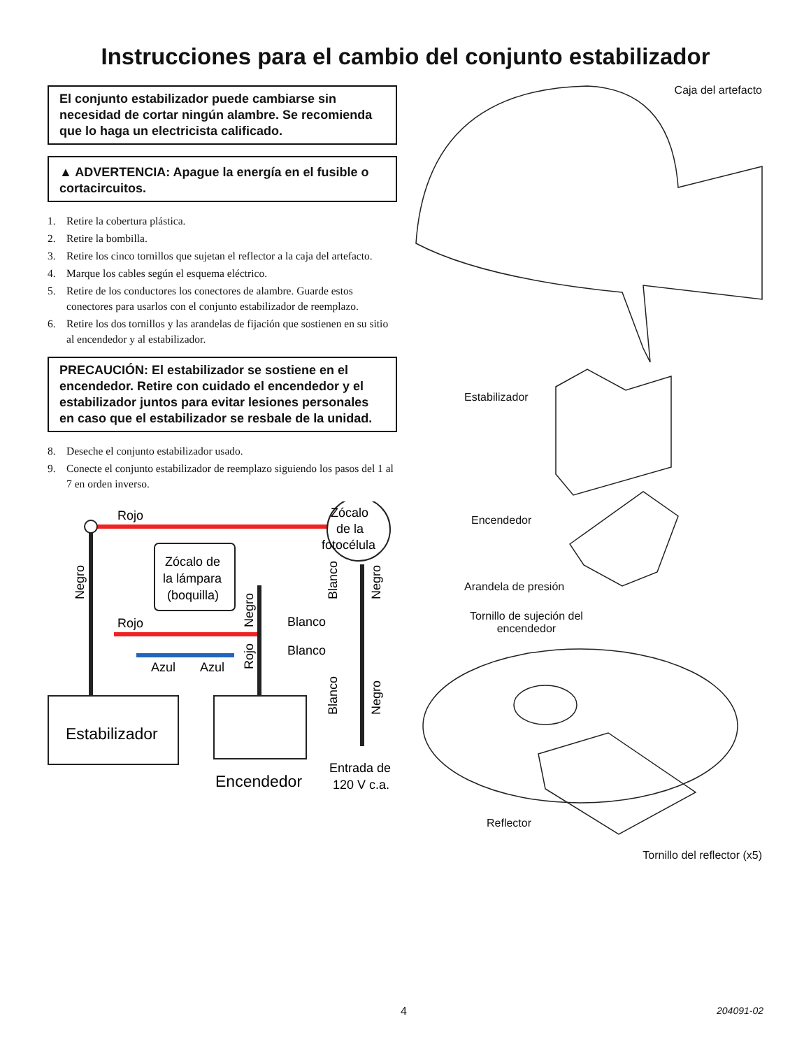Instrucciones para el cambio del conjunto estabilizador
El conjunto estabilizador puede cambiarse sin necesidad de cortar ningún alambre. Se recomienda que lo haga un electricista calificado.
▲ ADVERTENCIA: Apague la energía en el fusible o cortacircuitos.
1. Retire la cobertura plástica.
2. Retire la bombilla.
3. Retire los cinco tornillos que sujetan el reflector a la caja del artefacto.
4. Marque los cables según el esquema eléctrico.
5. Retire de los conductores los conectores de alambre. Guarde estos conectores para usarlos con el conjunto estabilizador de reemplazo.
6. Retire los dos tornillos y las arandelas de fijación que sostienen en su sitio al encendedor y al estabilizador.
PRECAUCIÓN: El estabilizador se sostiene en el encendedor. Retire con cuidado el encendedor y el estabilizador juntos para evitar lesiones personales en caso que el estabilizador se resbale de la unidad.
8. Deseche el conjunto estabilizador usado.
9. Conecte el conjunto estabilizador de reemplazo siguiendo los pasos del 1 al 7 en orden inverso.
Rojo
Rojo
Zócalo
de la
fotocélula
Zócalo de
la lámpara
(boquilla)
Blanco
Blanco
Azul
Azul
Estabilizador
Encendedor
Entrada de
120 V c.a.
Negro
Negro
Rojo
Blanco
Negro
Blanco
Negro
Caja del artefacto
Estabilizador
Encendedor
Arandela de presión
Tornillo de sujeción del
encendedor
Reflector
Tornillo del reflector (x5)
4 204091-02